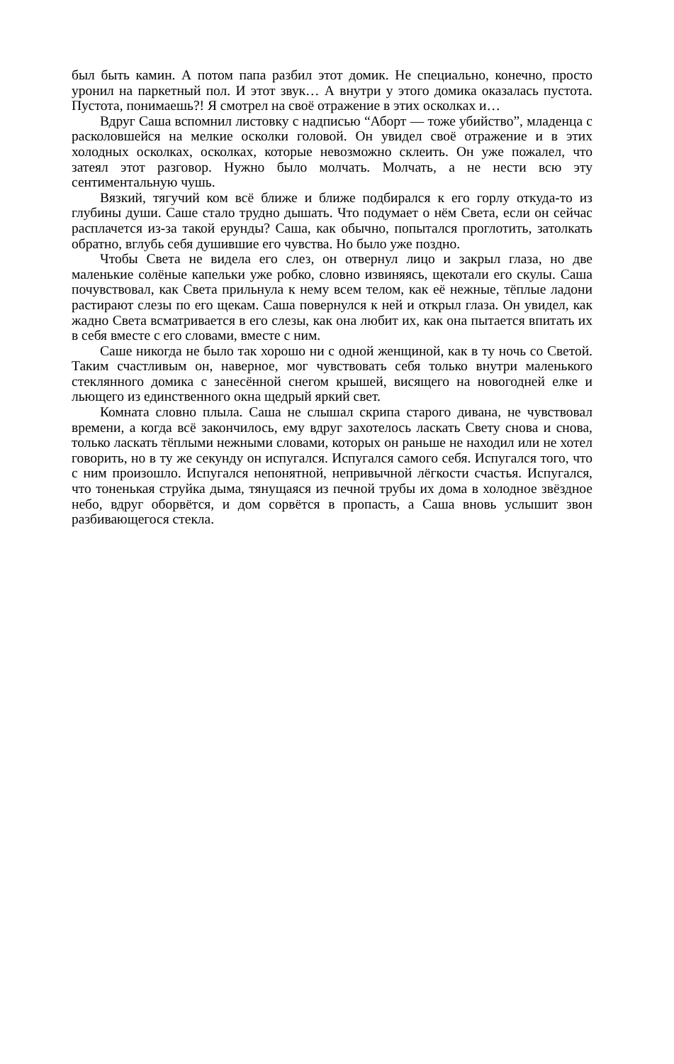был быть камин. А потом папа разбил этот домик. Не специально, конечно, просто уронил на паркетный пол. И этот звук… А внутри у этого домика оказалась пустота. Пустота, понимаешь?! Я смотрел на своё отражение в этих осколках и…
Вдруг Саша вспомнил листовку с надписью “Аборт — тоже убийство”, младенца с расколовшейся на мелкие осколки головой. Он увидел своё отражение и в этих холодных осколках, осколках, которые невозможно склеить. Он уже пожалел, что затеял этот разговор. Нужно было молчать. Молчать, а не нести всю эту сентиментальную чушь.
Вязкий, тягучий ком всё ближе и ближе подбирался к его горлу откуда-то из глубины души. Саше стало трудно дышать. Что подумает о нём Света, если он сейчас расплачется из-за такой ерунды? Саша, как обычно, попытался проглотить, затолкать обратно, вглубь себя душившие его чувства. Но было уже поздно.
Чтобы Света не видела его слез, он отвернул лицо и закрыл глаза, но две маленькие солёные капельки уже робко, словно извиняясь, щекотали его скулы. Саша почувствовал, как Света прильнула к нему всем телом, как её нежные, тёплые ладони растирают слезы по его щекам. Саша повернулся к ней и открыл глаза. Он увидел, как жадно Света всматривается в его слезы, как она любит их, как она пытается впитать их в себя вместе с его словами, вместе с ним.
Саше никогда не было так хорошо ни с одной женщиной, как в ту ночь со Светой. Таким счастливым он, наверное, мог чувствовать себя только внутри маленького стеклянного домика с занесённой снегом крышей, висящего на новогодней елке и льющего из единственного окна щедрый яркий свет.
Комната словно плыла. Саша не слышал скрипа старого дивана, не чувствовал времени, а когда всё закончилось, ему вдруг захотелось ласкать Свету снова и снова, только ласкать тёплыми нежными словами, которых он раньше не находил или не хотел говорить, но в ту же секунду он испугался. Испугался самого себя. Испугался того, что с ним произошло. Испугался непонятной, непривычной лёгкости счастья. Испугался, что тоненькая струйка дыма, тянущаяся из печной трубы их дома в холодное звёздное небо, вдруг оборвётся, и дом сорвётся в пропасть, а Саша вновь услышит звон разбивающегося стекла.